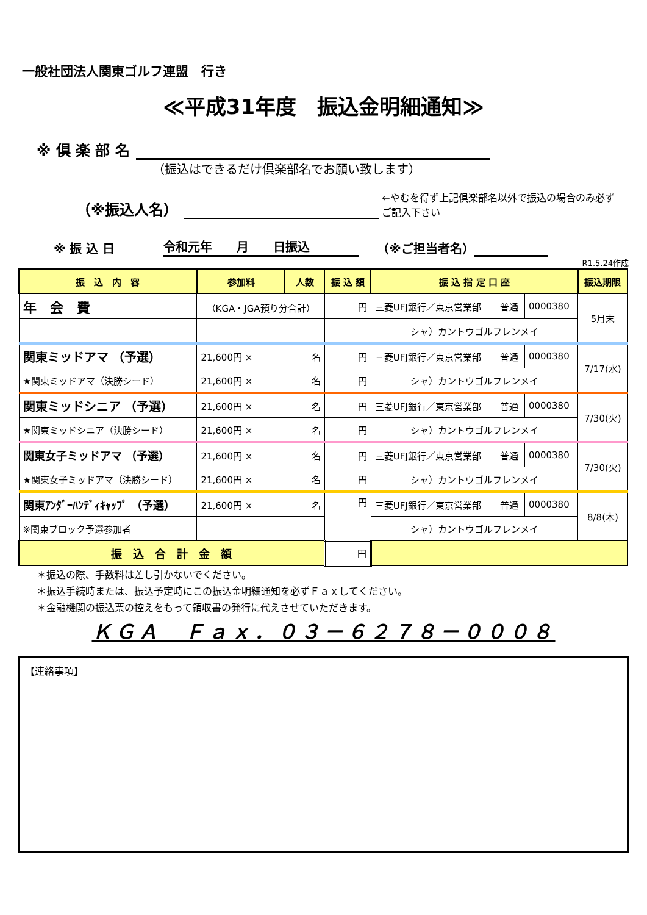一般社団法人関東ゴルフ連盟　行き
≪平成31年度　振込金明細通知≫
※ 倶 楽 部 名
（振込はできるだけ倶楽部名でお願い致します）
（※振込人名） ←やむを得ず上記倶楽部名以外で振込の場合のみ必ずご記入下さい
※ 振 込 日 令和元年　　月　　日振込 （※ご担当者名）
R1.5.24作成
| 振 込 内 容 | 参加料 | 人数 | 振 込 額 | 振 込 指 定 口 座 | | | 振込期限 |
| --- | --- | --- | --- | --- | --- | --- | --- |
| 年 会 費 | （KGA・JGA預り分合計） | | 円 | 三菱UFJ銀行／東京営業部 | 普通 | 0000380 | 5月末 |
| | | | | シャ）カントウゴルフレンメイ | | | |
| 関東ミッドアマ （予選） | 21,600円 × | 名 | 円 | 三菱UFJ銀行／東京営業部 | 普通 | 0000380 | 7/17(水) |
| ★関東ミッドアマ（決勝シード） | 21,600円 × | 名 | 円 | シャ）カントウゴルフレンメイ | | | |
| 関東ミッドシニア （予選） | 21,600円 × | 名 | 円 | 三菱UFJ銀行／東京営業部 | 普通 | 0000380 | 7/30(火) |
| ★関東ミッドシニア（決勝シード） | 21,600円 × | 名 | 円 | シャ）カントウゴルフレンメイ | | | |
| 関東女子ミッドアマ （予選） | 21,600円 × | 名 | 円 | 三菱UFJ銀行／東京営業部 | 普通 | 0000380 | 7/30(火) |
| ★関東女子ミッドアマ（決勝シード） | 21,600円 × | 名 | 円 | シャ）カントウゴルフレンメイ | | | |
| 関東ｱﾝﾀﾞｰﾊﾝﾃﾞｨｷｬｯﾌﾟ （予選） | 21,600円 × | 名 | 円 | 三菱UFJ銀行／東京営業部 | 普通 | 0000380 | 8/8(木) |
| ※関東ブロック予選参加者 | | | | シャ）カントウゴルフレンメイ | | | |
| 振 込 合 計 金 額 | | | 円 | | | | |
＊振込の際、手数料は差し引かないでください。
＊振込手続時または、振込予定時にこの振込金明細通知を必ずＦａｘしてください。
＊金融機関の振込票の控えをもって領収書の発行に代えさせていただきます。
ＫＧＡ　Ｆａｘ．０３－６２７８－０００８
【連絡事項】